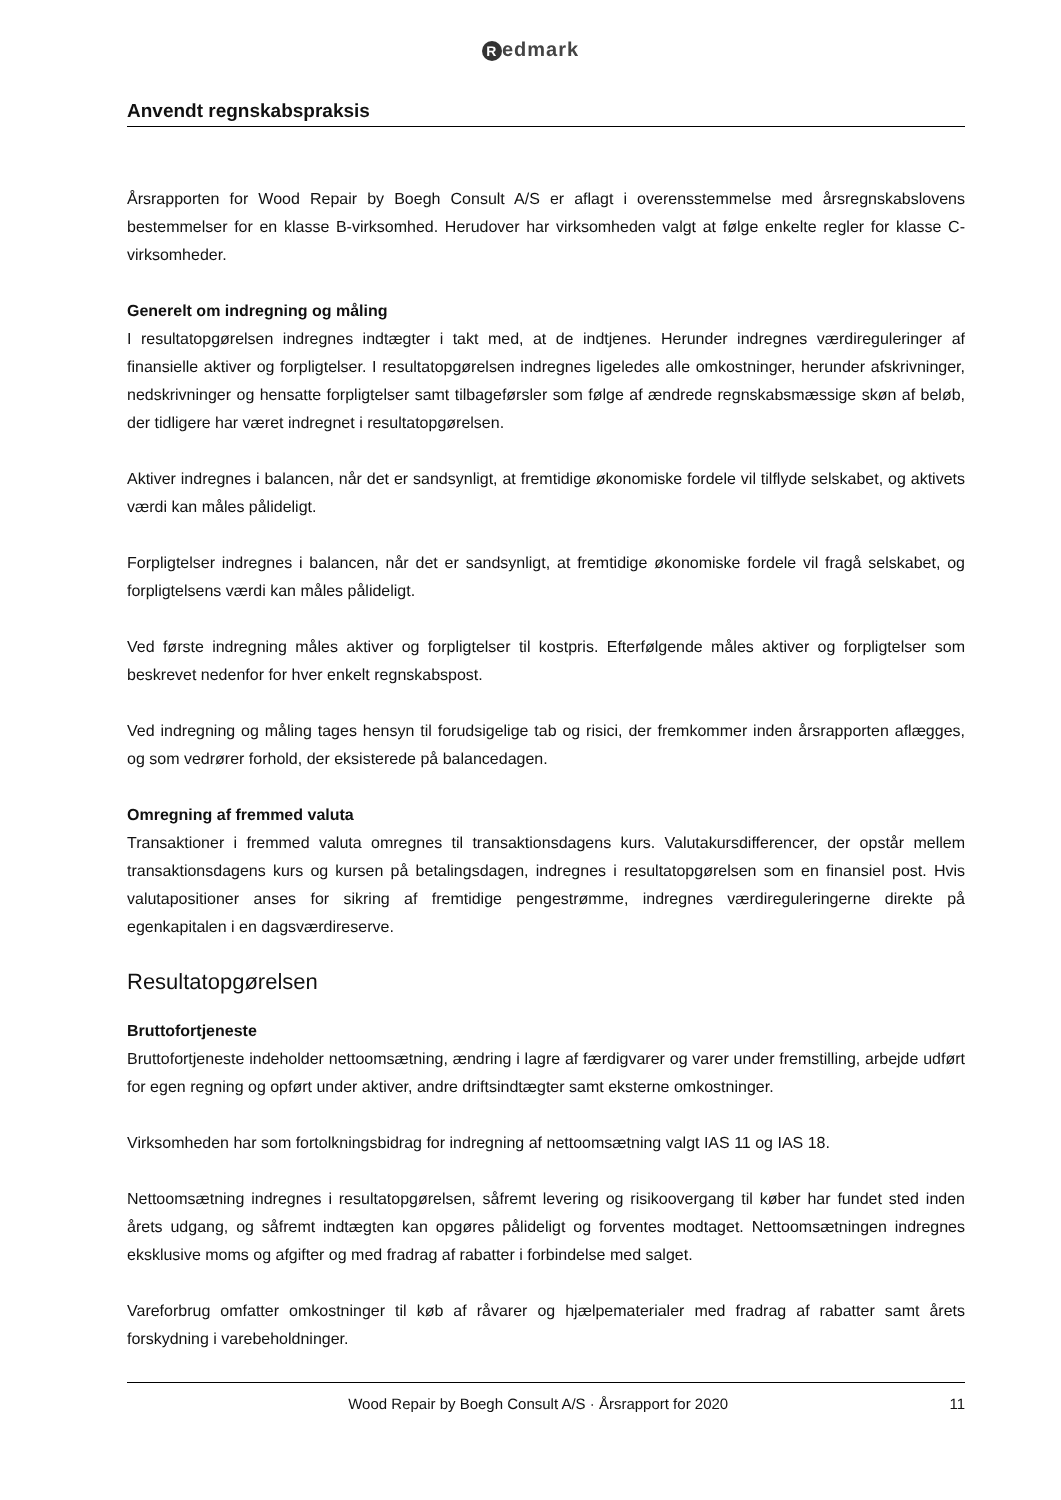Redmark
Anvendt regnskabspraksis
Årsrapporten for Wood Repair by Boegh Consult A/S er aflagt i overensstemmelse med årsregnskabslovens bestemmelser for en klasse B-virksomhed. Herudover har virksomheden valgt at følge enkelte regler for klasse C-virksomheder.
Generelt om indregning og måling
I resultatopgørelsen indregnes indtægter i takt med, at de indtjenes. Herunder indregnes værdireguleringer af finansielle aktiver og forpligtelser. I resultatopgørelsen indregnes ligeledes alle omkostninger, herunder afskrivninger, nedskrivninger og hensatte forpligtelser samt tilbageførsler som følge af ændrede regnskabsmæssige skøn af beløb, der tidligere har været indregnet i resultatopgørelsen.
Aktiver indregnes i balancen, når det er sandsynligt, at fremtidige økonomiske fordele vil tilflyde selskabet, og aktivets værdi kan måles pålideligt.
Forpligtelser indregnes i balancen, når det er sandsynligt, at fremtidige økonomiske fordele vil fragå selskabet, og forpligtelsens værdi kan måles pålideligt.
Ved første indregning måles aktiver og forpligtelser til kostpris. Efterfølgende måles aktiver og forpligtelser som beskrevet nedenfor for hver enkelt regnskabspost.
Ved indregning og måling tages hensyn til forudsigelige tab og risici, der fremkommer inden årsrapporten aflægges, og som vedrører forhold, der eksisterede på balancedagen.
Omregning af fremmed valuta
Transaktioner i fremmed valuta omregnes til transaktionsdagens kurs. Valutakursdifferencer, der opstår mellem transaktionsdagens kurs og kursen på betalingsdagen, indregnes i resultatopgørelsen som en finansiel post. Hvis valutapositioner anses for sikring af fremtidige pengestrømme, indregnes værdireguleringerne direkte på egenkapitalen i en dagsværdireserve.
Resultatopgørelsen
Bruttofortjeneste
Bruttofortjeneste indeholder nettoomsætning, ændring i lagre af færdigvarer og varer under fremstilling, arbejde udført for egen regning og opført under aktiver, andre driftsindtægter samt eksterne omkostninger.
Virksomheden har som fortolkningsbidrag for indregning af nettoomsætning valgt IAS 11 og IAS 18.
Nettoomsætning indregnes i resultatopgørelsen, såfremt levering og risikoovergang til køber har fundet sted inden årets udgang, og såfremt indtægten kan opgøres pålideligt og forventes modtaget. Nettoomsætningen indregnes eksklusive moms og afgifter og med fradrag af rabatter i forbindelse med salget.
Vareforbrug omfatter omkostninger til køb af råvarer og hjælpematerialer med fradrag af rabatter samt årets forskydning i varebeholdninger.
Wood Repair by Boegh Consult A/S · Årsrapport for 2020
11